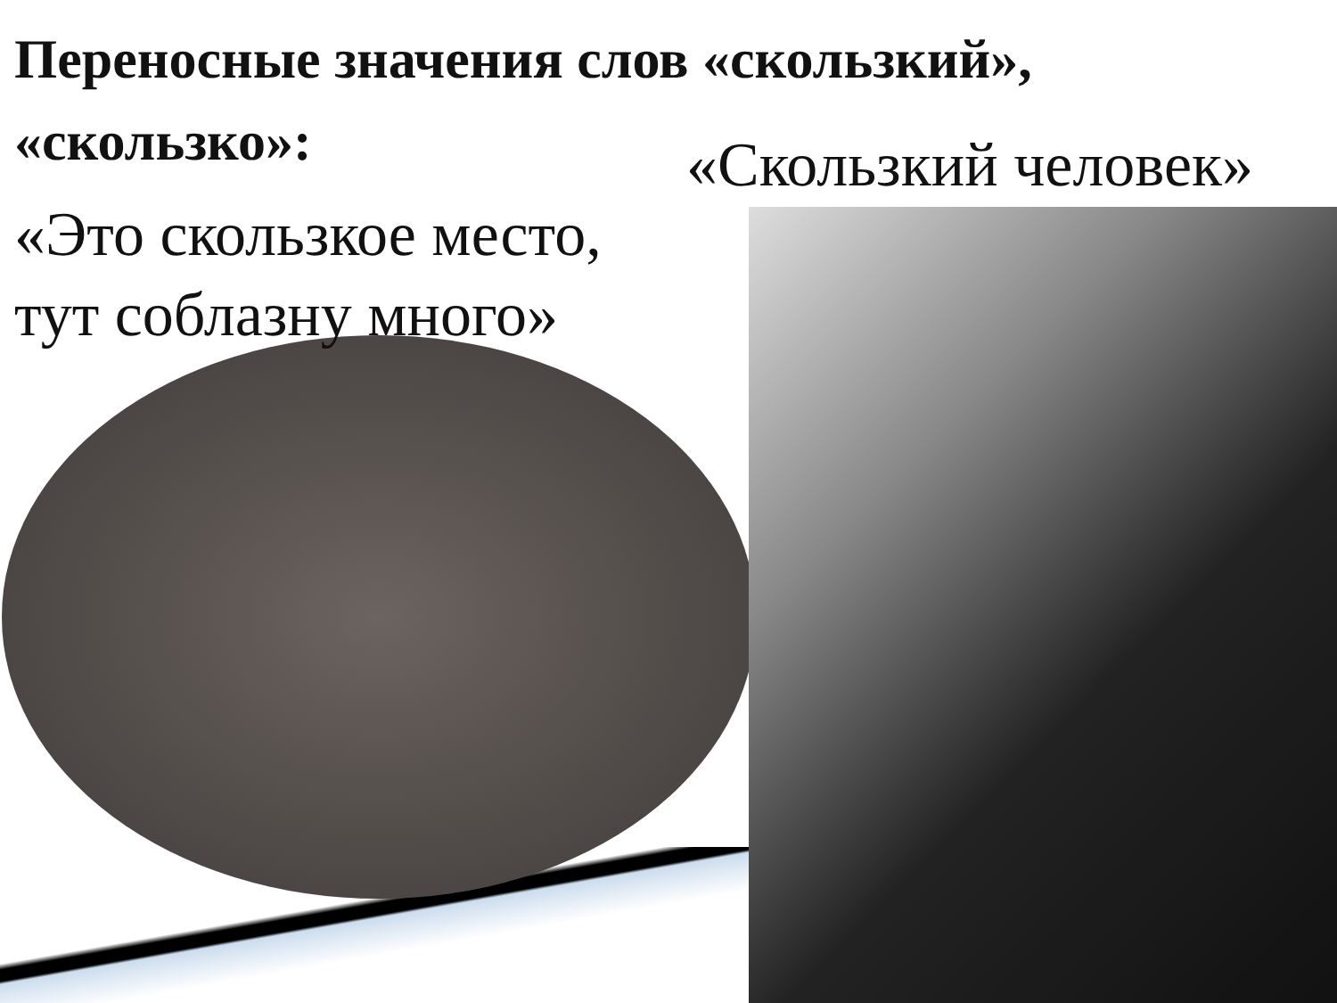Переносные значения слов «скользкий», «скользко»:
«Скользкий человек»
«Это скользкое место,
тут соблазну много»